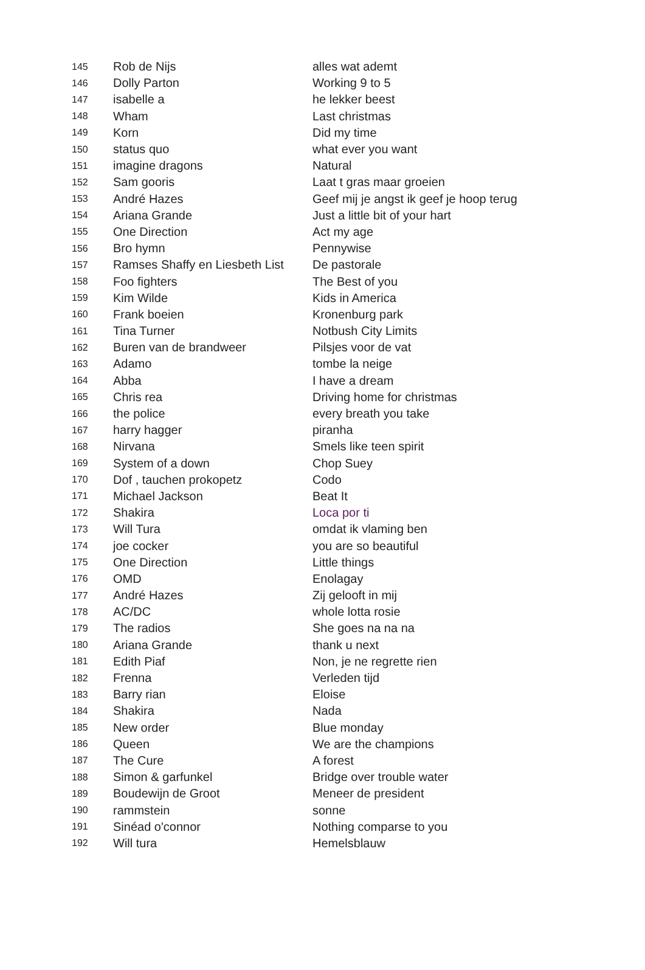| 145 | Rob de Nijs | alles wat ademt |
| 146 | Dolly Parton | Working 9 to 5 |
| 147 | isabelle a | he lekker beest |
| 148 | Wham | Last christmas |
| 149 | Korn | Did my time |
| 150 | status quo | what ever you want |
| 151 | imagine dragons | Natural |
| 152 | Sam gooris | Laat t gras maar groeien |
| 153 | André Hazes | Geef mij je angst ik geef je hoop terug |
| 154 | Ariana Grande | Just a little bit of your hart |
| 155 | One Direction | Act my age |
| 156 | Bro hymn | Pennywise |
| 157 | Ramses Shaffy en Liesbeth List | De pastorale |
| 158 | Foo fighters | The Best of you |
| 159 | Kim Wilde | Kids in America |
| 160 | Frank boeien | Kronenburg park |
| 161 | Tina Turner | Notbush City Limits |
| 162 | Buren van de brandweer | Pilsjes voor de vat |
| 163 | Adamo | tombe la neige |
| 164 | Abba | I have a dream |
| 165 | Chris rea | Driving home for christmas |
| 166 | the police | every breath you take |
| 167 | harry hagger | piranha |
| 168 | Nirvana | Smels like teen spirit |
| 169 | System of a down | Chop Suey |
| 170 | Dof , tauchen prokopetz | Codo |
| 171 | Michael Jackson | Beat It |
| 172 | Shakira | Loca por ti |
| 173 | Will Tura | omdat ik vlaming ben |
| 174 | joe cocker | you are so beautiful |
| 175 | One Direction | Little things |
| 176 | OMD | Enolagay |
| 177 | André Hazes | Zij gelooft in mij |
| 178 | AC/DC | whole lotta rosie |
| 179 | The radios | She goes na na na |
| 180 | Ariana Grande | thank u next |
| 181 | Edith Piaf | Non, je ne regrette rien |
| 182 | Frenna | Verleden tijd |
| 183 | Barry rian | Eloise |
| 184 | Shakira | Nada |
| 185 | New order | Blue monday |
| 186 | Queen | We are the champions |
| 187 | The Cure | A forest |
| 188 | Simon & garfunkel | Bridge over trouble water |
| 189 | Boudewijn de Groot | Meneer de president |
| 190 | rammstein | sonne |
| 191 | Sinéad o'connor | Nothing comparse to you |
| 192 | Will tura | Hemelsblauw |